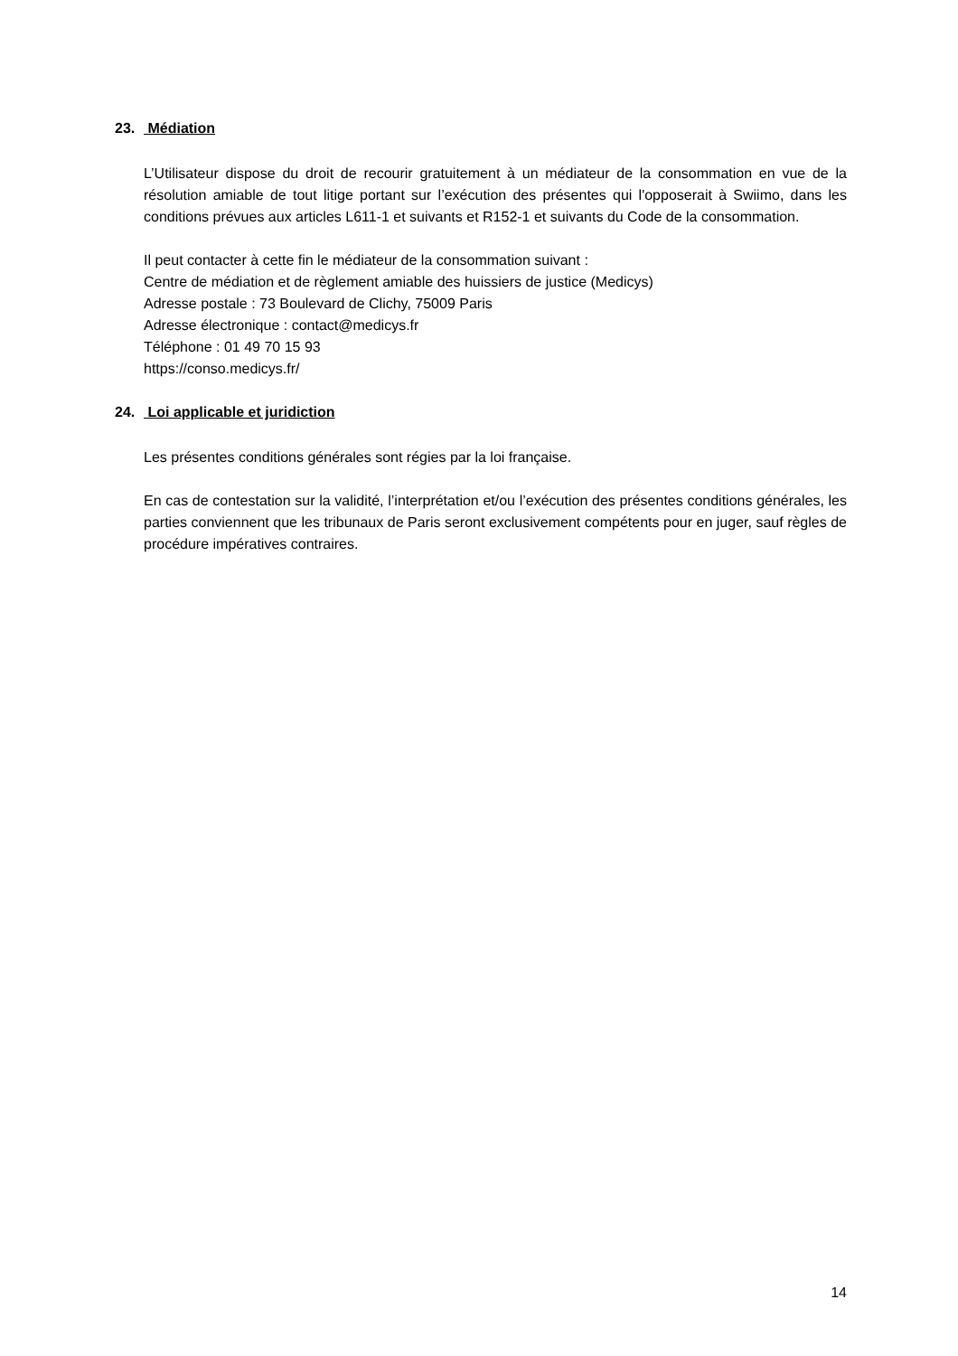23. Médiation
L’Utilisateur dispose du droit de recourir gratuitement à un médiateur de la consommation en vue de la résolution amiable de tout litige portant sur l’exécution des présentes qui l'opposerait à Swiimo, dans les conditions prévues aux articles L611-1 et suivants et R152-1 et suivants du Code de la consommation.
Il peut contacter à cette fin le médiateur de la consommation suivant :
Centre de médiation et de règlement amiable des huissiers de justice (Medicys)
Adresse postale : 73 Boulevard de Clichy, 75009 Paris
Adresse électronique : contact@medicys.fr
Téléphone : 01 49 70 15 93
https://conso.medicys.fr/
24. Loi applicable et juridiction
Les présentes conditions générales sont régies par la loi française.
En cas de contestation sur la validité, l’interprétation et/ou l’exécution des présentes conditions générales, les parties conviennent que les tribunaux de Paris seront exclusivement compétents pour en juger, sauf règles de procédure impératives contraires.
14